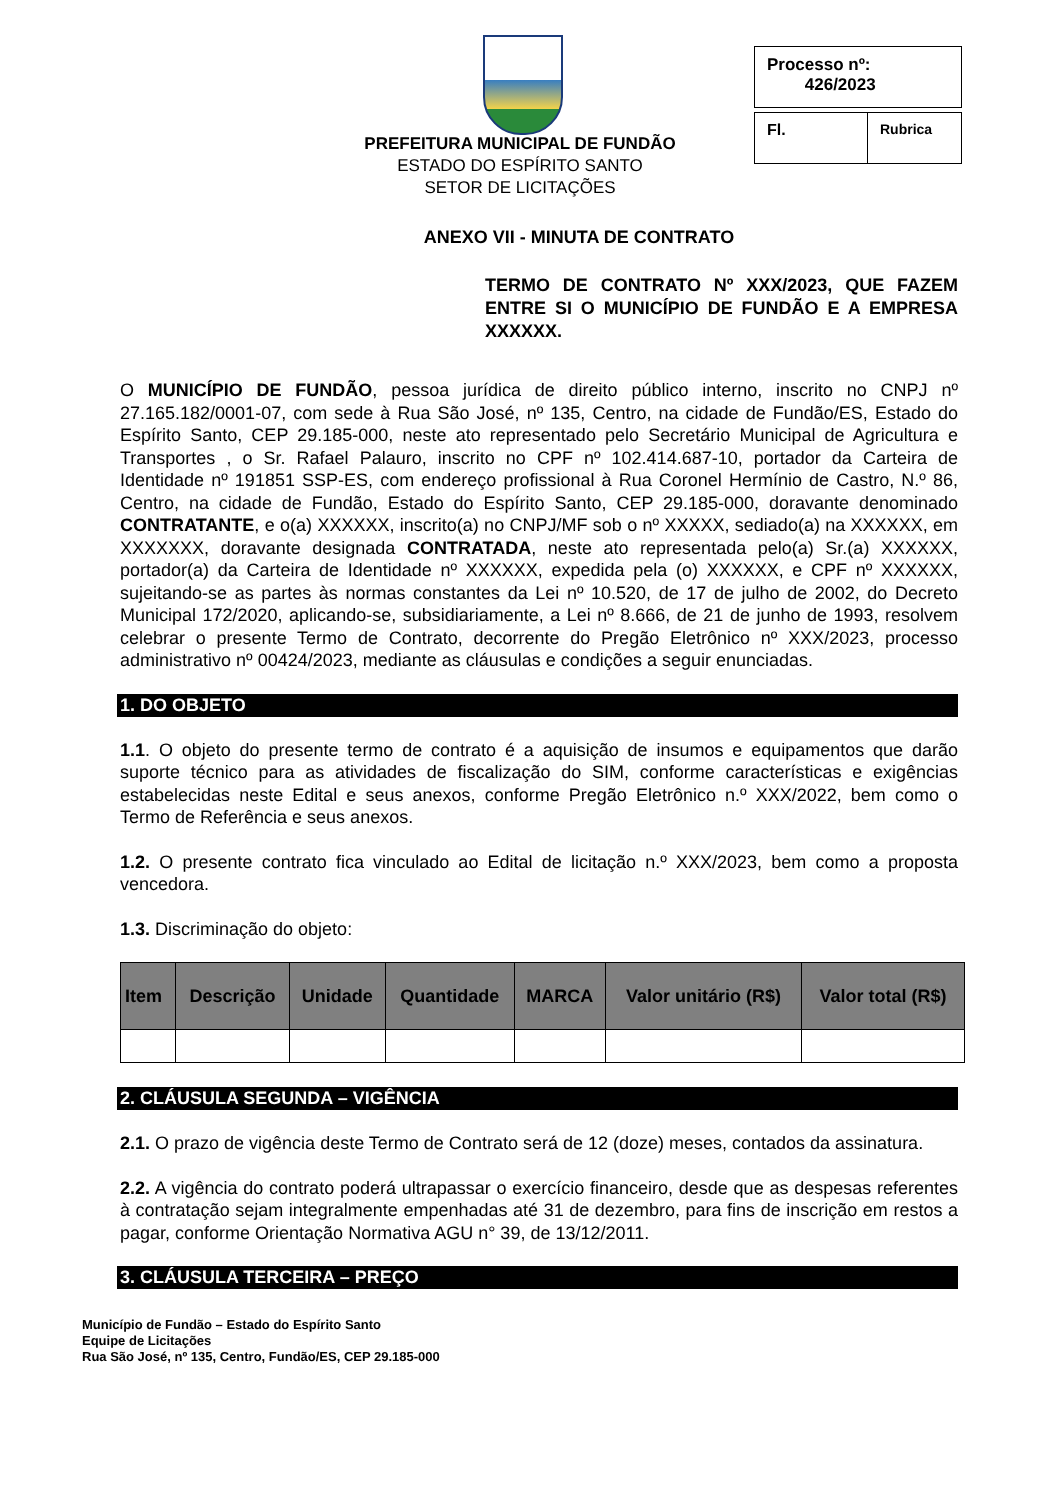PREFEITURA MUNICIPAL DE FUNDÃO
ESTADO DO ESPÍRITO SANTO
SETOR DE LICITAÇÕES
Processo nº:
426/2023
Fl. Rubrica
ANEXO VII - MINUTA DE CONTRATO
TERMO DE CONTRATO Nº XXX/2023, QUE FAZEM ENTRE SI O MUNICÍPIO DE FUNDÃO E A EMPRESA XXXXXX.
O MUNICÍPIO DE FUNDÃO, pessoa jurídica de direito público interno, inscrito no CNPJ nº 27.165.182/0001-07, com sede à Rua São José, nº 135, Centro, na cidade de Fundão/ES, Estado do Espírito Santo, CEP 29.185-000, neste ato representado pelo Secretário Municipal de Agricultura e Transportes , o Sr. Rafael Palauro, inscrito no CPF nº 102.414.687-10, portador da Carteira de Identidade nº 191851 SSP-ES, com endereço profissional à Rua Coronel Hermínio de Castro, N.º 86, Centro, na cidade de Fundão, Estado do Espírito Santo, CEP 29.185-000, doravante denominado CONTRATANTE, e o(a) XXXXXX, inscrito(a) no CNPJ/MF sob o nº XXXXX, sediado(a) na XXXXXX, em XXXXXXX, doravante designada CONTRATADA, neste ato representada pelo(a) Sr.(a) XXXXXX, portador(a) da Carteira de Identidade nº XXXXXX, expedida pela (o) XXXXXX, e CPF nº XXXXXX, sujeitando-se as partes às normas constantes da Lei nº 10.520, de 17 de julho de 2002, do Decreto Municipal 172/2020, aplicando-se, subsidiariamente, a Lei nº 8.666, de 21 de junho de 1993, resolvem celebrar o presente Termo de Contrato, decorrente do Pregão Eletrônico nº XXX/2023, processo administrativo nº 00424/2023, mediante as cláusulas e condições a seguir enunciadas.
1. DO OBJETO
1.1. O objeto do presente termo de contrato é a aquisição de insumos e equipamentos que darão suporte técnico para as atividades de fiscalização do SIM, conforme características e exigências estabelecidas neste Edital e seus anexos, conforme Pregão Eletrônico n.º XXX/2022, bem como o Termo de Referência e seus anexos.
1.2. O presente contrato fica vinculado ao Edital de licitação n.º XXX/2023, bem como a proposta vencedora.
1.3. Discriminação do objeto:
| Item | Descrição | Unidade | Quantidade | MARCA | Valor unitário (R$) | Valor total (R$) |
| --- | --- | --- | --- | --- | --- | --- |
2. CLÁUSULA SEGUNDA – VIGÊNCIA
2.1. O prazo de vigência deste Termo de Contrato será de 12 (doze) meses, contados da assinatura.
2.2. A vigência do contrato poderá ultrapassar o exercício financeiro, desde que as despesas referentes à contratação sejam integralmente empenhadas até 31 de dezembro, para fins de inscrição em restos a pagar, conforme Orientação Normativa AGU n° 39, de 13/12/2011.
3. CLÁUSULA TERCEIRA – PREÇO
Município de Fundão – Estado do Espírito Santo
Equipe de Licitações
Rua São José, nº 135, Centro, Fundão/ES, CEP 29.185-000